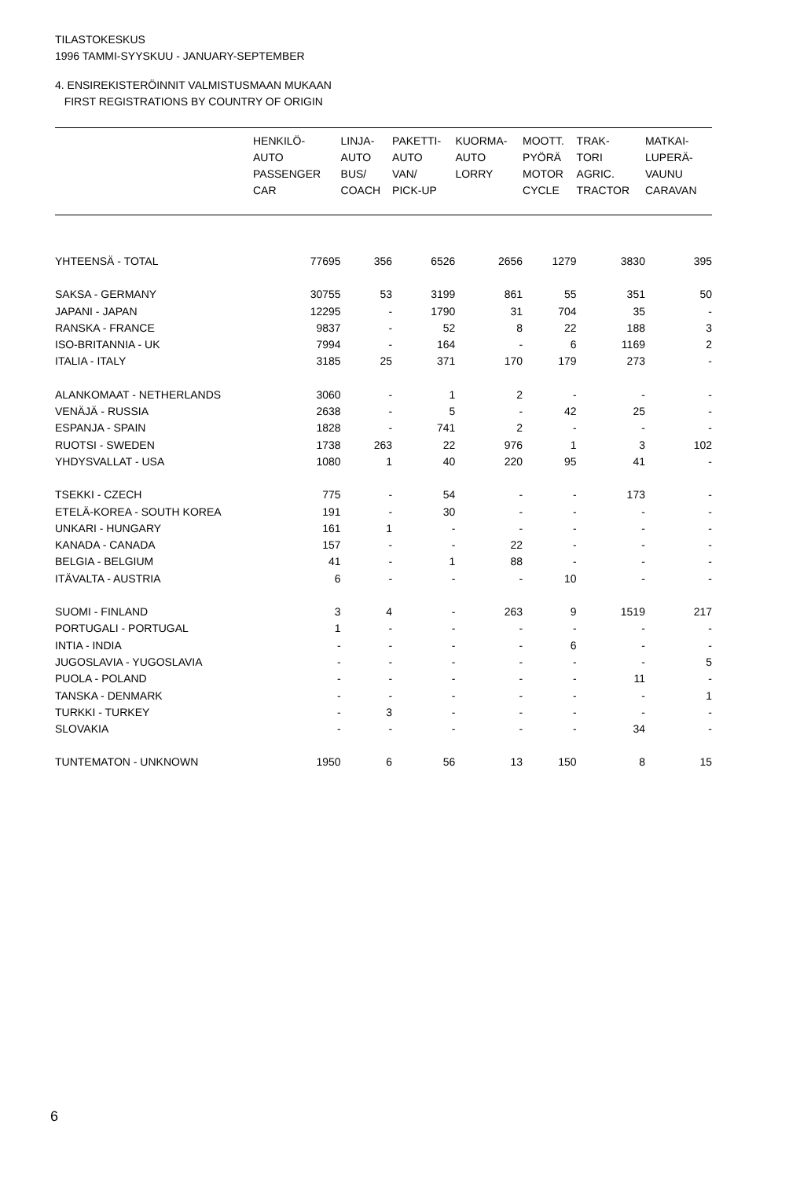TILASTOKESKUS
1996 TAMMI-SYYSKUU - JANUARY-SEPTEMBER
4. ENSIREKISTERÖINNIT VALMISTUSMAAN MUKAAN
FIRST REGISTRATIONS BY COUNTRY OF ORIGIN
| | HENKILÖ- AUTO PASSENGER CAR | LINJA- AUTO BUS/ COACH | PAKETTI- AUTO VAN/ PICK-UP | KUORMA- AUTO LORRY | MOOTT. PYÖRÄ MOTOR CYCLE | TRAK- TORI AGRIC. TRACTOR | MATKAI- LUPERÄ- VAUNU CARAVAN |
| --- | --- | --- | --- | --- | --- | --- | --- |
| YHTEENSÄ - TOTAL | 77695 | 356 | 6526 | 2656 | 1279 | 3830 | 395 |
| SAKSA - GERMANY | 30755 | 53 | 3199 | 861 | 55 | 351 | 50 |
| JAPANI - JAPAN | 12295 | - | 1790 | 31 | 704 | 35 | - |
| RANSKA - FRANCE | 9837 | - | 52 | 8 | 22 | 188 | 3 |
| ISO-BRITANNIA - UK | 7994 | - | 164 | - | 6 | 1169 | 2 |
| ITALIA - ITALY | 3185 | 25 | 371 | 170 | 179 | 273 | - |
| ALANKOMAAT - NETHERLANDS | 3060 | - | 1 | 2 | - | - | - |
| VENÄJÄ - RUSSIA | 2638 | - | 5 | - | 42 | 25 | - |
| ESPANJA - SPAIN | 1828 | - | 741 | 2 | - | - | - |
| RUOTSI - SWEDEN | 1738 | 263 | 22 | 976 | 1 | 3 | 102 |
| YHDYSVALLAT - USA | 1080 | 1 | 40 | 220 | 95 | 41 | - |
| TSEKKI - CZECH | 775 | - | 54 | - | - | 173 | - |
| ETELÄ-KOREA - SOUTH KOREA | 191 | - | 30 | - | - | - | - |
| UNKARI - HUNGARY | 161 | 1 | - | - | - | - | - |
| KANADA - CANADA | 157 | - | - | 22 | - | - | - |
| BELGIA - BELGIUM | 41 | - | 1 | 88 | - | - | - |
| ITÄVALTA - AUSTRIA | 6 | - | - | - | 10 | - | - |
| SUOMI - FINLAND | 3 | 4 | - | 263 | 9 | 1519 | 217 |
| PORTUGALI - PORTUGAL | 1 | - | - | - | - | - | - |
| INTIA - INDIA | - | - | - | - | 6 | - | - |
| JUGOSLAVIA - YUGOSLAVIA | - | - | - | - | - | - | 5 |
| PUOLA - POLAND | - | - | - | - | - | 11 | - |
| TANSKA - DENMARK | - | - | - | - | - | - | 1 |
| TURKKI - TURKEY | - | 3 | - | - | - | - | - |
| SLOVAKIA | - | - | - | - | - | 34 | - |
| TUNTEMATON - UNKNOWN | 1950 | 6 | 56 | 13 | 150 | 8 | 15 |
6